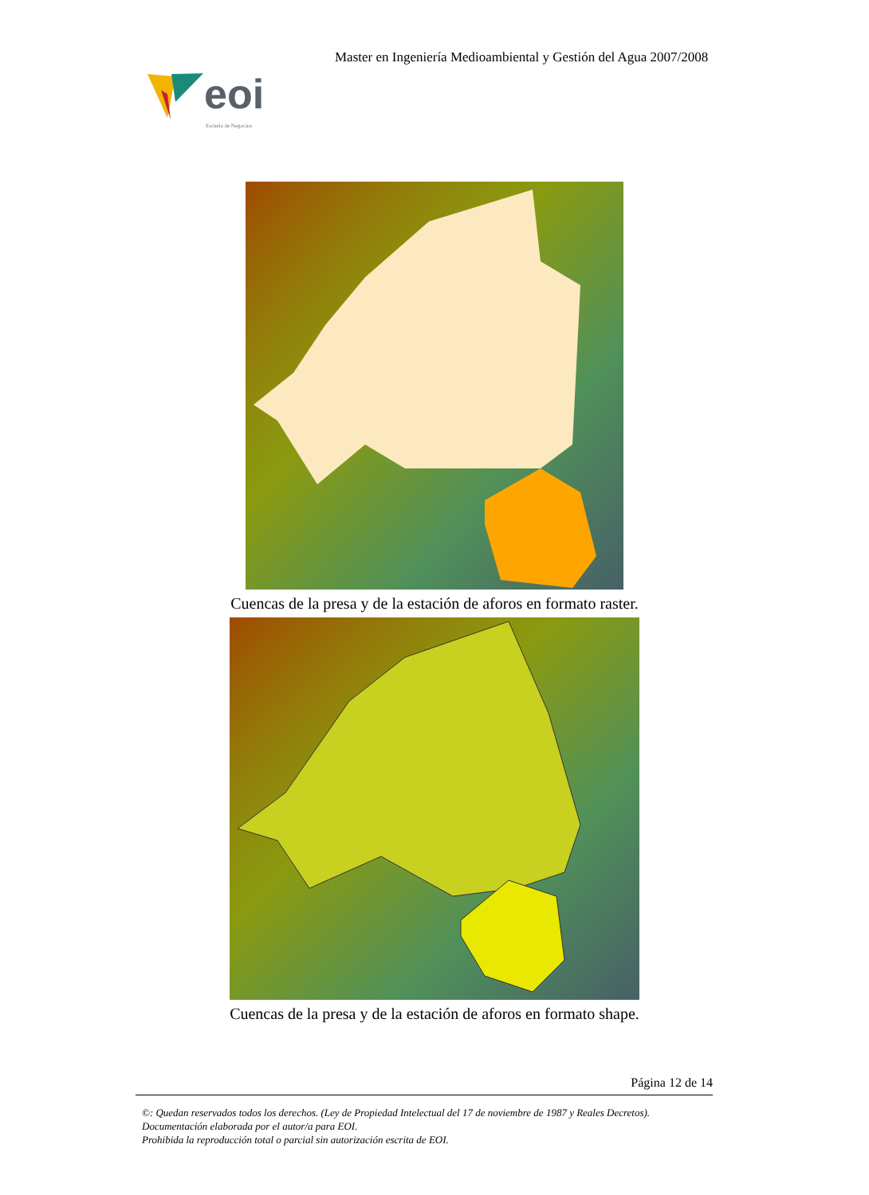Master en Ingeniería Medioambiental y Gestión del Agua 2007/2008
eoi
Escuela de Negocios
Cuencas de la presa y de la estación de aforos en formato raster.
Cuencas de la presa y de la estación de aforos en formato shape.
Página 12 de 14
©: Quedan reservados todos los derechos. (Ley de Propiedad Intelectual del 17 de noviembre de 1987 y Reales Decretos).
Documentación elaborada por el autor/a para EOI.
Prohibida la reproducción total o parcial sin autorización escrita de EOI.